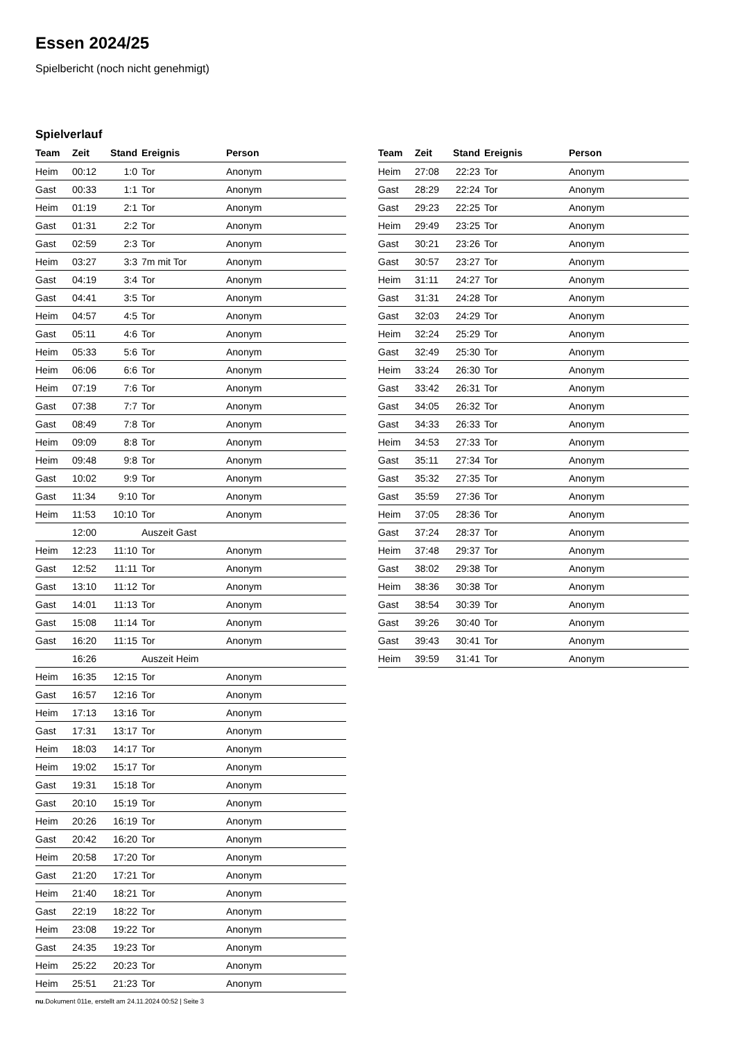Essen 2024/25
Spielbericht (noch nicht genehmigt)
Spielverlauf
| Team | Zeit | Stand | Ereignis | Person |
| --- | --- | --- | --- | --- |
| Heim | 00:12 | 1:0 | Tor | Anonym |
| Gast | 00:33 | 1:1 | Tor | Anonym |
| Heim | 01:19 | 2:1 | Tor | Anonym |
| Gast | 01:31 | 2:2 | Tor | Anonym |
| Gast | 02:59 | 2:3 | Tor | Anonym |
| Heim | 03:27 | 3:3 | 7m mit Tor | Anonym |
| Gast | 04:19 | 3:4 | Tor | Anonym |
| Gast | 04:41 | 3:5 | Tor | Anonym |
| Heim | 04:57 | 4:5 | Tor | Anonym |
| Gast | 05:11 | 4:6 | Tor | Anonym |
| Heim | 05:33 | 5:6 | Tor | Anonym |
| Heim | 06:06 | 6:6 | Tor | Anonym |
| Heim | 07:19 | 7:6 | Tor | Anonym |
| Gast | 07:38 | 7:7 | Tor | Anonym |
| Gast | 08:49 | 7:8 | Tor | Anonym |
| Heim | 09:09 | 8:8 | Tor | Anonym |
| Heim | 09:48 | 9:8 | Tor | Anonym |
| Gast | 10:02 | 9:9 | Tor | Anonym |
| Gast | 11:34 | 9:10 | Tor | Anonym |
| Heim | 11:53 | 10:10 | Tor | Anonym |
| | 12:00 | | Auszeit Gast | |
| Heim | 12:23 | 11:10 | Tor | Anonym |
| Gast | 12:52 | 11:11 | Tor | Anonym |
| Gast | 13:10 | 11:12 | Tor | Anonym |
| Gast | 14:01 | 11:13 | Tor | Anonym |
| Gast | 15:08 | 11:14 | Tor | Anonym |
| Gast | 16:20 | 11:15 | Tor | Anonym |
| | 16:26 | | Auszeit Heim | |
| Heim | 16:35 | 12:15 | Tor | Anonym |
| Gast | 16:57 | 12:16 | Tor | Anonym |
| Heim | 17:13 | 13:16 | Tor | Anonym |
| Gast | 17:31 | 13:17 | Tor | Anonym |
| Heim | 18:03 | 14:17 | Tor | Anonym |
| Heim | 19:02 | 15:17 | Tor | Anonym |
| Gast | 19:31 | 15:18 | Tor | Anonym |
| Gast | 20:10 | 15:19 | Tor | Anonym |
| Heim | 20:26 | 16:19 | Tor | Anonym |
| Gast | 20:42 | 16:20 | Tor | Anonym |
| Heim | 20:58 | 17:20 | Tor | Anonym |
| Gast | 21:20 | 17:21 | Tor | Anonym |
| Heim | 21:40 | 18:21 | Tor | Anonym |
| Gast | 22:19 | 18:22 | Tor | Anonym |
| Heim | 23:08 | 19:22 | Tor | Anonym |
| Gast | 24:35 | 19:23 | Tor | Anonym |
| Heim | 25:22 | 20:23 | Tor | Anonym |
| Heim | 25:51 | 21:23 | Tor | Anonym |
| Team | Zeit | Stand | Ereignis | Person |
| --- | --- | --- | --- | --- |
| Heim | 27:08 | 22:23 | Tor | Anonym |
| Gast | 28:29 | 22:24 | Tor | Anonym |
| Gast | 29:23 | 22:25 | Tor | Anonym |
| Heim | 29:49 | 23:25 | Tor | Anonym |
| Gast | 30:21 | 23:26 | Tor | Anonym |
| Gast | 30:57 | 23:27 | Tor | Anonym |
| Heim | 31:11 | 24:27 | Tor | Anonym |
| Gast | 31:31 | 24:28 | Tor | Anonym |
| Gast | 32:03 | 24:29 | Tor | Anonym |
| Heim | 32:24 | 25:29 | Tor | Anonym |
| Gast | 32:49 | 25:30 | Tor | Anonym |
| Heim | 33:24 | 26:30 | Tor | Anonym |
| Gast | 33:42 | 26:31 | Tor | Anonym |
| Gast | 34:05 | 26:32 | Tor | Anonym |
| Gast | 34:33 | 26:33 | Tor | Anonym |
| Heim | 34:53 | 27:33 | Tor | Anonym |
| Gast | 35:11 | 27:34 | Tor | Anonym |
| Gast | 35:32 | 27:35 | Tor | Anonym |
| Gast | 35:59 | 27:36 | Tor | Anonym |
| Heim | 37:05 | 28:36 | Tor | Anonym |
| Gast | 37:24 | 28:37 | Tor | Anonym |
| Heim | 37:48 | 29:37 | Tor | Anonym |
| Gast | 38:02 | 29:38 | Tor | Anonym |
| Heim | 38:36 | 30:38 | Tor | Anonym |
| Gast | 38:54 | 30:39 | Tor | Anonym |
| Gast | 39:26 | 30:40 | Tor | Anonym |
| Gast | 39:43 | 30:41 | Tor | Anonym |
| Heim | 39:59 | 31:41 | Tor | Anonym |
nu.Dokument 011e, erstellt am 24.11.2024 00:52 | Seite 3